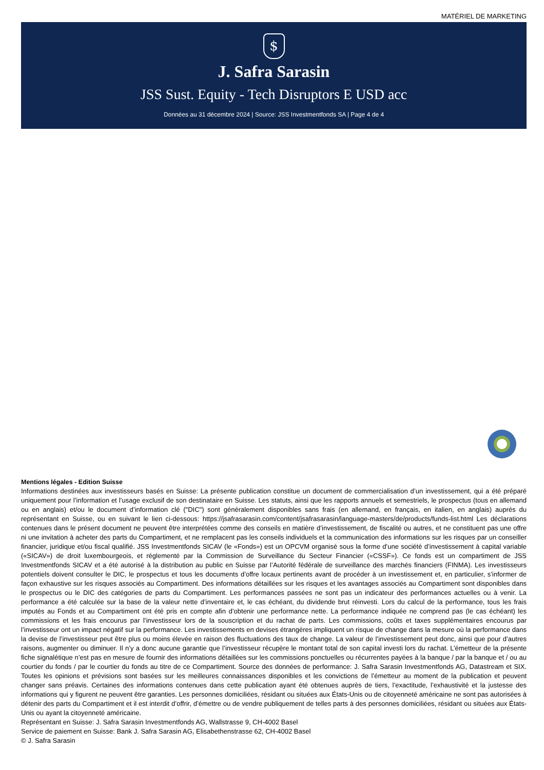MATÉRIEL DE MARKETING
$
J. Safra Sarasin
JSS Sust. Equity - Tech Disruptors E USD acc
Données au 31 décembre 2024 | Source: JSS Investmentfonds SA | Page 4 de 4
Mentions légales - Edition Suisse
Informations destinées aux investisseurs basés en Suisse: La présente publication constitue un document de commercialisation d’un investissement, qui a été préparé uniquement pour l’information et l’usage exclusif de son destinataire en Suisse. Les statuts, ainsi que les rapports annuels et semestriels, le prospectus (tous en allemand ou en anglais) et/ou le document d’information clé ("DIC") sont généralement disponibles sans frais (en allemand, en français, en italien, en anglais) auprès du représentant en Suisse, ou en suivant le lien ci-dessous: https://jsafrasarasin.com/content/jsafrasarasin/language-masters/de/products/funds-list.html Les déclarations contenues dans le présent document ne peuvent être interprétées comme des conseils en matière d’investissement, de fiscalité ou autres, et ne constituent pas une offre ni une invitation à acheter des parts du Compartiment, et ne remplacent pas les conseils individuels et la communication des informations sur les risques par un conseiller financier, juridique et/ou fiscal qualifié. JSS Investmentfonds SICAV (le «Fonds») est un OPCVM organisé sous la forme d’une société d’investissement à capital variable («SICAV») de droit luxembourgeois, et réglementé par la Commission de Surveillance du Secteur Financier («CSSF»). Ce fonds est un compartiment de JSS Investmentfonds SICAV et a été autorisé à la distribution au public en Suisse par l’Autorité fédérale de surveillance des marchés financiers (FINMA). Les investisseurs potentiels doivent consulter le DIC, le prospectus et tous les documents d’offre locaux pertinents avant de procéder à un investissement et, en particulier, s’informer de façon exhaustive sur les risques associés au Compartiment. Des informations détaillées sur les risques et les avantages associés au Compartiment sont disponibles dans le prospectus ou le DIC des catégories de parts du Compartiment. Les performances passées ne sont pas un indicateur des performances actuelles ou à venir. La performance a été calculée sur la base de la valeur nette d’inventaire et, le cas échéant, du dividende brut réinvesti. Lors du calcul de la performance, tous les frais imputés au Fonds et au Compartiment ont été pris en compte afin d’obtenir une performance nette. La performance indiquée ne comprend pas (le cas échéant) les commissions et les frais encourus par l’investisseur lors de la souscription et du rachat de parts. Les commissions, coûts et taxes supplémentaires encourus par l’investisseur ont un impact négatif sur la performance. Les investissements en devises étrangères impliquent un risque de change dans la mesure où la performance dans la devise de l’investisseur peut être plus ou moins élevée en raison des fluctuations des taux de change. La valeur de l’investissement peut donc, ainsi que pour d’autres raisons, augmenter ou diminuer. Il n’y a donc aucune garantie que l’investisseur récupère le montant total de son capital investi lors du rachat. L’émetteur de la présente fiche signalétique n’est pas en mesure de fournir des informations détaillées sur les commissions ponctuelles ou récurrentes payées à la banque / par la banque et / ou au courtier du fonds / par le courtier du fonds au titre de ce Compartiment. Source des données de performance: J. Safra Sarasin Investmentfonds AG, Datastream et SIX. Toutes les opinions et prévisions sont basées sur les meilleures connaissances disponibles et les convictions de l’émetteur au moment de la publication et peuvent changer sans préavis. Certaines des informations contenues dans cette publication ayant été obtenues auprès de tiers, l’exactitude, l’exhaustivité et la justesse des informations qui y figurent ne peuvent être garanties. Les personnes domiciliées, résidant ou situées aux États-Unis ou de citoyenneté américaine ne sont pas autorisées à détenir des parts du Compartiment et il est interdit d’offrir, d’émettre ou de vendre publiquement de telles parts à des personnes domiciliées, résidant ou situées aux États-Unis ou ayant la citoyenneté américaine.
Représentant en Suisse: J. Safra Sarasin Investmentfonds AG, Wallstrasse 9, CH-4002 Basel
Service de paiement en Suisse: Bank J. Safra Sarasin AG, Elisabethenstrasse 62, CH-4002 Basel
© J. Safra Sarasin